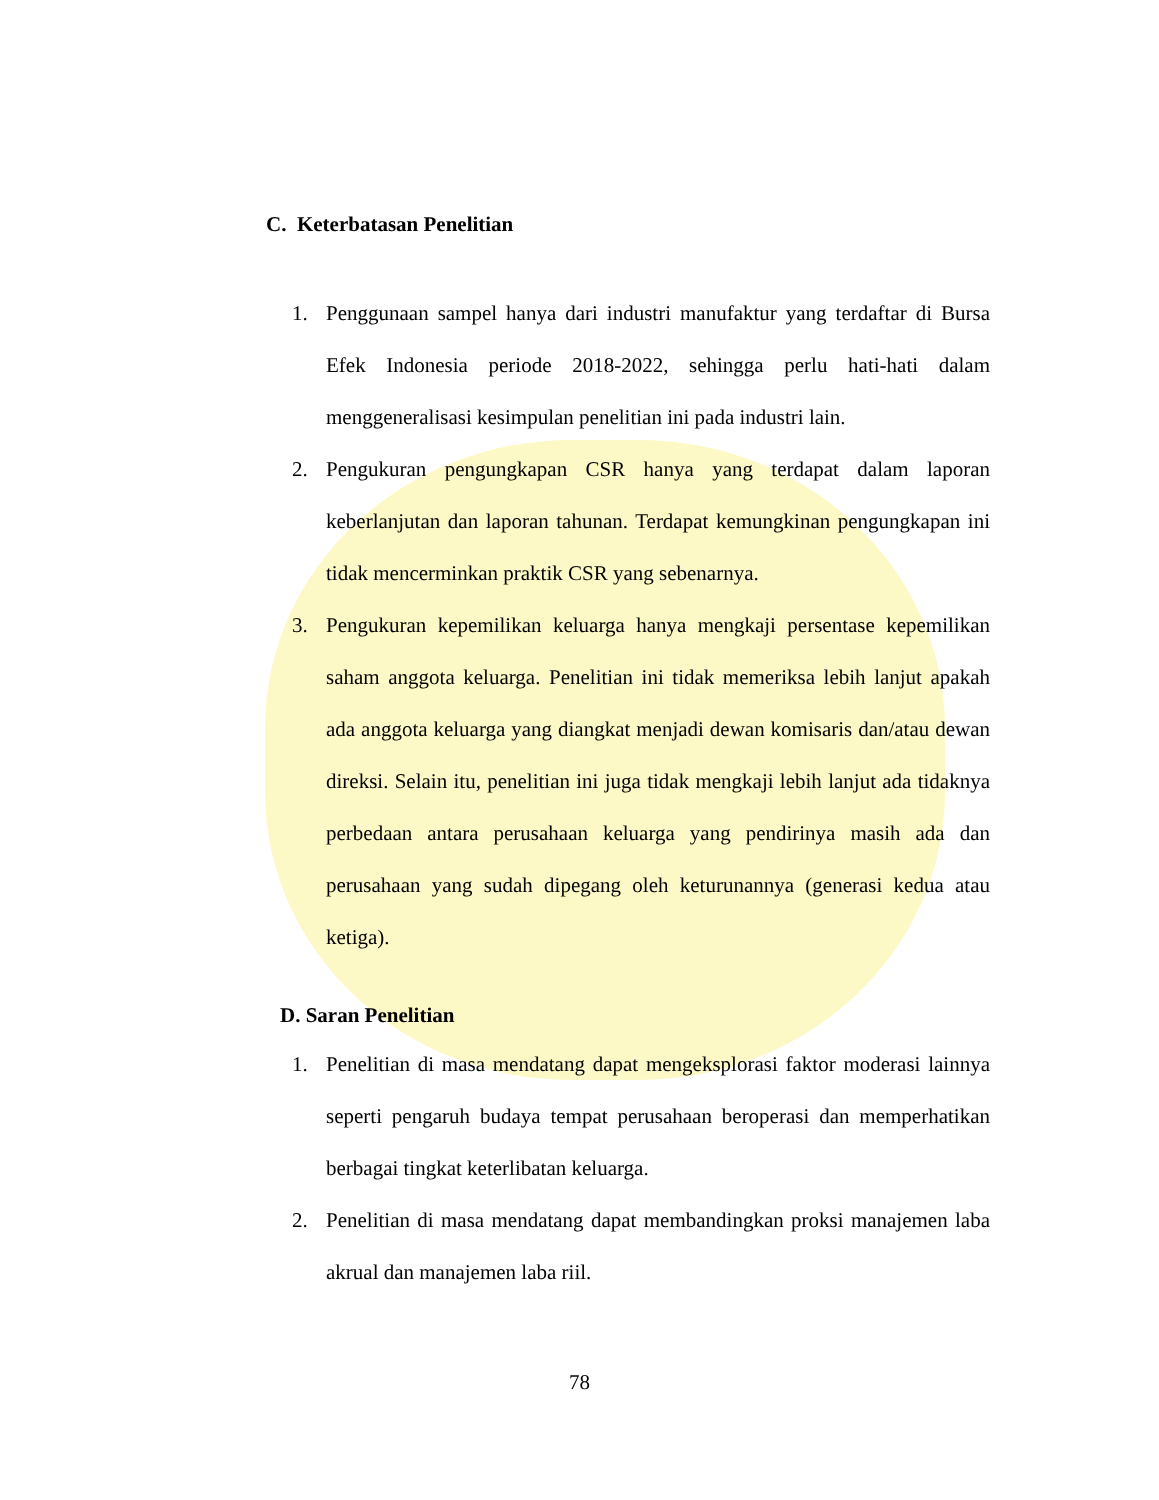C. Keterbatasan Penelitian
1. Penggunaan sampel hanya dari industri manufaktur yang terdaftar di Bursa Efek Indonesia periode 2018-2022, sehingga perlu hati-hati dalam menggeneralisasi kesimpulan penelitian ini pada industri lain.
2. Pengukuran pengungkapan CSR hanya yang terdapat dalam laporan keberlanjutan dan laporan tahunan. Terdapat kemungkinan pengungkapan ini tidak mencerminkan praktik CSR yang sebenarnya.
3. Pengukuran kepemilikan keluarga hanya mengkaji persentase kepemilikan saham anggota keluarga. Penelitian ini tidak memeriksa lebih lanjut apakah ada anggota keluarga yang diangkat menjadi dewan komisaris dan/atau dewan direksi. Selain itu, penelitian ini juga tidak mengkaji lebih lanjut ada tidaknya perbedaan antara perusahaan keluarga yang pendirinya masih ada dan perusahaan yang sudah dipegang oleh keturunannya (generasi kedua atau ketiga).
D. Saran Penelitian
1. Penelitian di masa mendatang dapat mengeksplorasi faktor moderasi lainnya seperti pengaruh budaya tempat perusahaan beroperasi dan memperhatikan berbagai tingkat keterlibatan keluarga.
2. Penelitian di masa mendatang dapat membandingkan proksi manajemen laba akrual dan manajemen laba riil.
78